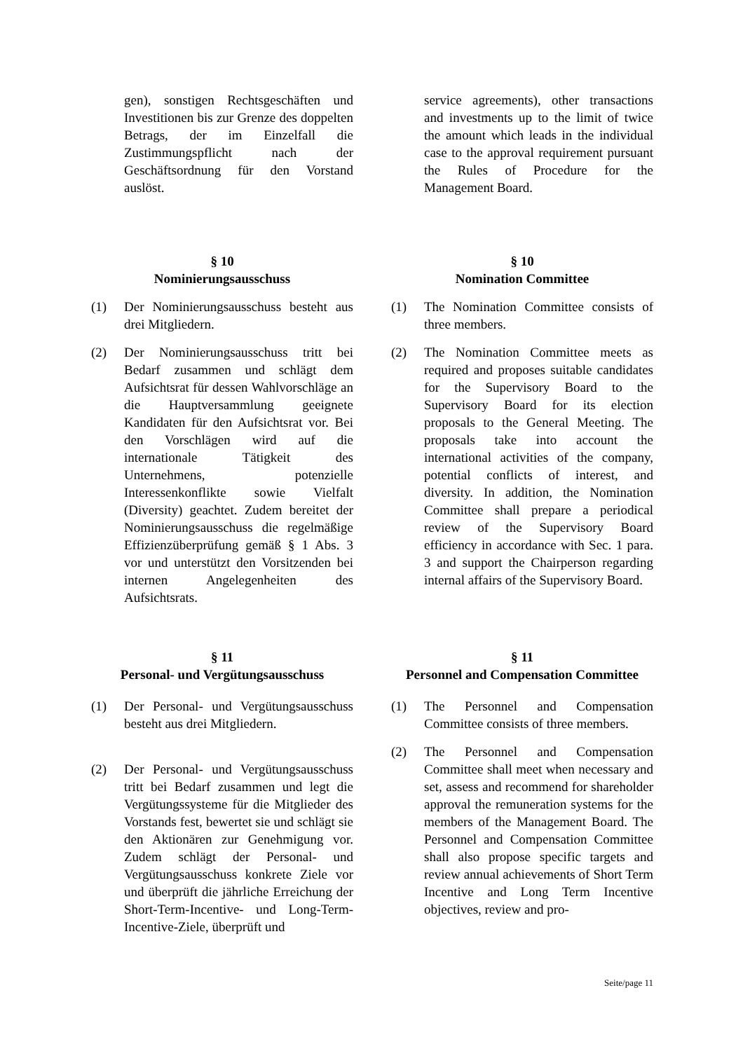gen), sonstigen Rechtsgeschäften und Investitionen bis zur Grenze des doppelten Betrags, der im Einzelfall die Zustimmungspflicht nach der Geschäftsordnung für den Vorstand auslöst.
service agreements), other transactions and investments up to the limit of twice the amount which leads in the individual case to the approval requirement pursuant the Rules of Procedure for the Management Board.
§ 10
Nominierungsausschuss
(1) Der Nominierungsausschuss besteht aus drei Mitgliedern.
(2) Der Nominierungsausschuss tritt bei Bedarf zusammen und schlägt dem Aufsichtsrat für dessen Wahlvorschläge an die Hauptversammlung geeignete Kandidaten für den Aufsichtsrat vor. Bei den Vorschlägen wird auf die internationale Tätigkeit des Unternehmens, potenzielle Interessenkonflikte sowie Vielfalt (Diversity) geachtet. Zudem bereitet der Nominierungsausschuss die regelmäßige Effizienzüberprüfung gemäß § 1 Abs. 3 vor und unterstützt den Vorsitzenden bei internen Angelegenheiten des Aufsichtsrats.
§ 10
Nomination Committee
(1) The Nomination Committee consists of three members.
(2) The Nomination Committee meets as required and proposes suitable candidates for the Supervisory Board to the Supervisory Board for its election proposals to the General Meeting. The proposals take into account the international activities of the company, potential conflicts of interest, and diversity. In addition, the Nomination Committee shall prepare a periodical review of the Supervisory Board efficiency in accordance with Sec. 1 para. 3 and support the Chairperson regarding internal affairs of the Supervisory Board.
§ 11
Personal- und Vergütungsausschuss
(1) Der Personal- und Vergütungsausschuss besteht aus drei Mitgliedern.
(2) Der Personal- und Vergütungsausschuss tritt bei Bedarf zusammen und legt die Vergütungssysteme für die Mitglieder des Vorstands fest, bewertet sie und schlägt sie den Aktionären zur Genehmigung vor. Zudem schlägt der Personal- und Vergütungsausschuss konkrete Ziele vor und überprüft die jährliche Erreichung der Short-Term-Incentive- und Long-Term-Incentive-Ziele, überprüft und
§ 11
Personnel and Compensation Committee
(1) The Personnel and Compensation Committee consists of three members.
(2) The Personnel and Compensation Committee shall meet when necessary and set, assess and recommend for shareholder approval the remuneration systems for the members of the Management Board. The Personnel and Compensation Committee shall also propose specific targets and review annual achievements of Short Term Incentive and Long Term Incentive objectives, review and pro-
Seite/page 11